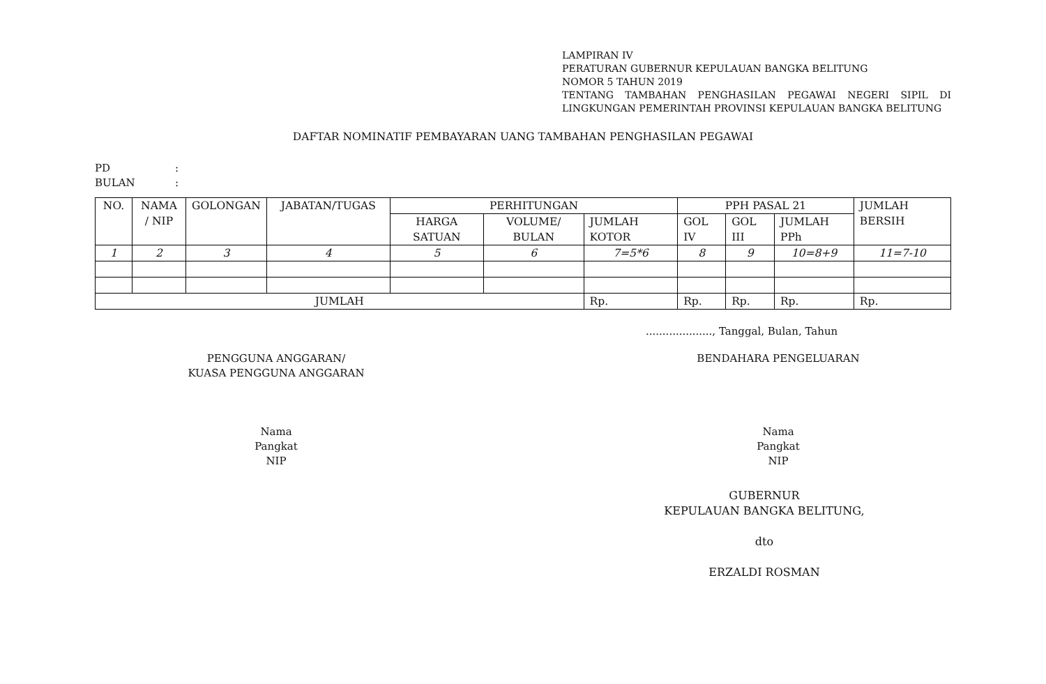LAMPIRAN IV
PERATURAN GUBERNUR KEPULAUAN BANGKA BELITUNG
NOMOR 5 TAHUN 2019
TENTANG TAMBAHAN PENGHASILAN PEGAWAI NEGERI SIPIL DI LINGKUNGAN PEMERINTAH PROVINSI KEPULAUAN BANGKA BELITUNG
DAFTAR NOMINATIF PEMBAYARAN UANG TAMBAHAN PENGHASILAN PEGAWAI
PD:
BULAN:
| NO. | NAMA / NIP | GOLONGAN | JABATAN/TUGAS | PERHITUNGAN | | | PPH PASAL 21 | | | JUMLAH BERSIH |
| --- | --- | --- | --- | --- | --- | --- | --- | --- | --- | --- |
| | | | | HARGA SATUAN | VOLUME/ BULAN | JUMLAH KOTOR | GOL IV | GOL III | JUMLAH PPh | |
| 1 | 2 | 3 | 4 | 5 | 6 | 7=5*6 | 8 | 9 | 10=8+9 | 11=7-10 |
| JUMLAH | | | | | | Rp. | Rp. | Rp. | Rp. | Rp. |
...................., Tanggal, Bulan, Tahun
PENGGUNA ANGGARAN/
KUASA PENGGUNA ANGGARAN
Nama
Pangkat
NIP
BENDAHARA PENGELUARAN
Nama
Pangkat
NIP
GUBERNUR
KEPULAUAN BANGKA BELITUNG,
dto
ERZALDI ROSMAN